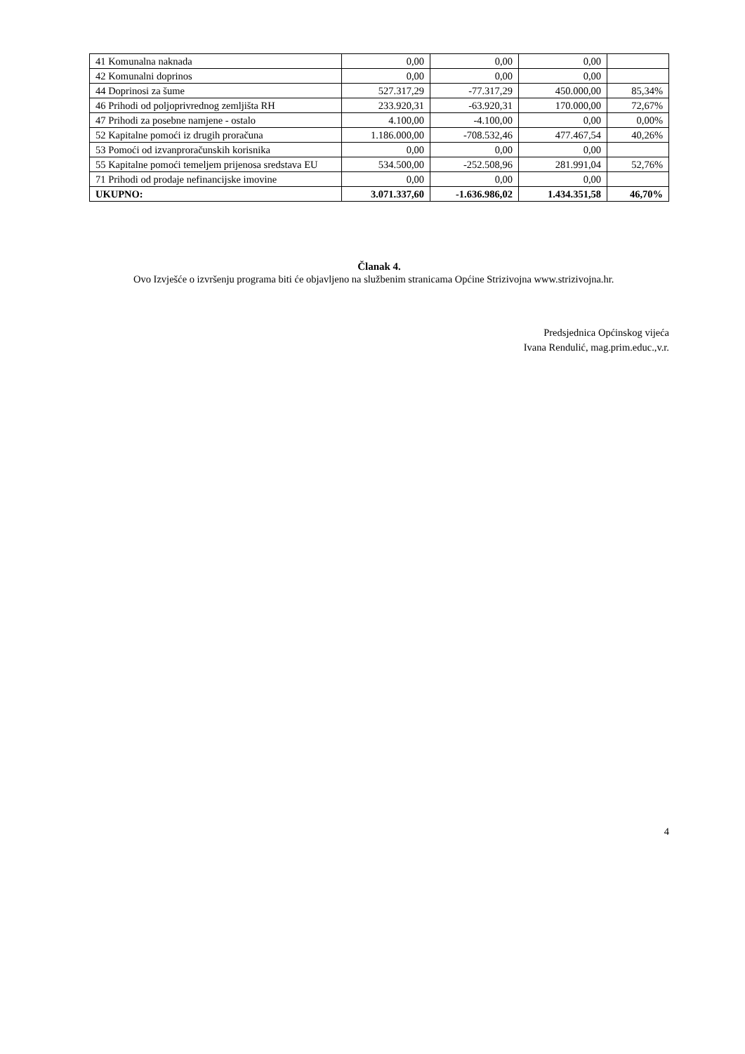| 41 Komunalna naknada | 0,00 | 0,00 | 0,00 | |
| 42 Komunalni doprinos | 0,00 | 0,00 | 0,00 | |
| 44 Doprinosi za šume | 527.317,29 | -77.317,29 | 450.000,00 | 85,34% |
| 46 Prihodi od poljoprivrednog zemljišta RH | 233.920,31 | -63.920,31 | 170.000,00 | 72,67% |
| 47 Prihodi za posebne namjene - ostalo | 4.100,00 | -4.100,00 | 0,00 | 0,00% |
| 52 Kapitalne pomoći iz drugih proračuna | 1.186.000,00 | -708.532,46 | 477.467,54 | 40,26% |
| 53 Pomoći od izvanproračunskih korisnika | 0,00 | 0,00 | 0,00 | |
| 55 Kapitalne pomoći temeljem prijenosa sredstava EU | 534.500,00 | -252.508,96 | 281.991,04 | 52,76% |
| 71 Prihodi od prodaje nefinancijske imovine | 0,00 | 0,00 | 0,00 | |
| UKUPNO: | 3.071.337,60 | -1.636.986,02 | 1.434.351,58 | 46,70% |
Članak 4.
Ovo Izvješće o izvršenju programa biti će objavljeno na službenim stranicama Općine Strizivojna www.strizivojna.hr.
Predsjednica Općinskog vijeća
Ivana Rendulić, mag.prim.educ.,v.r.
4